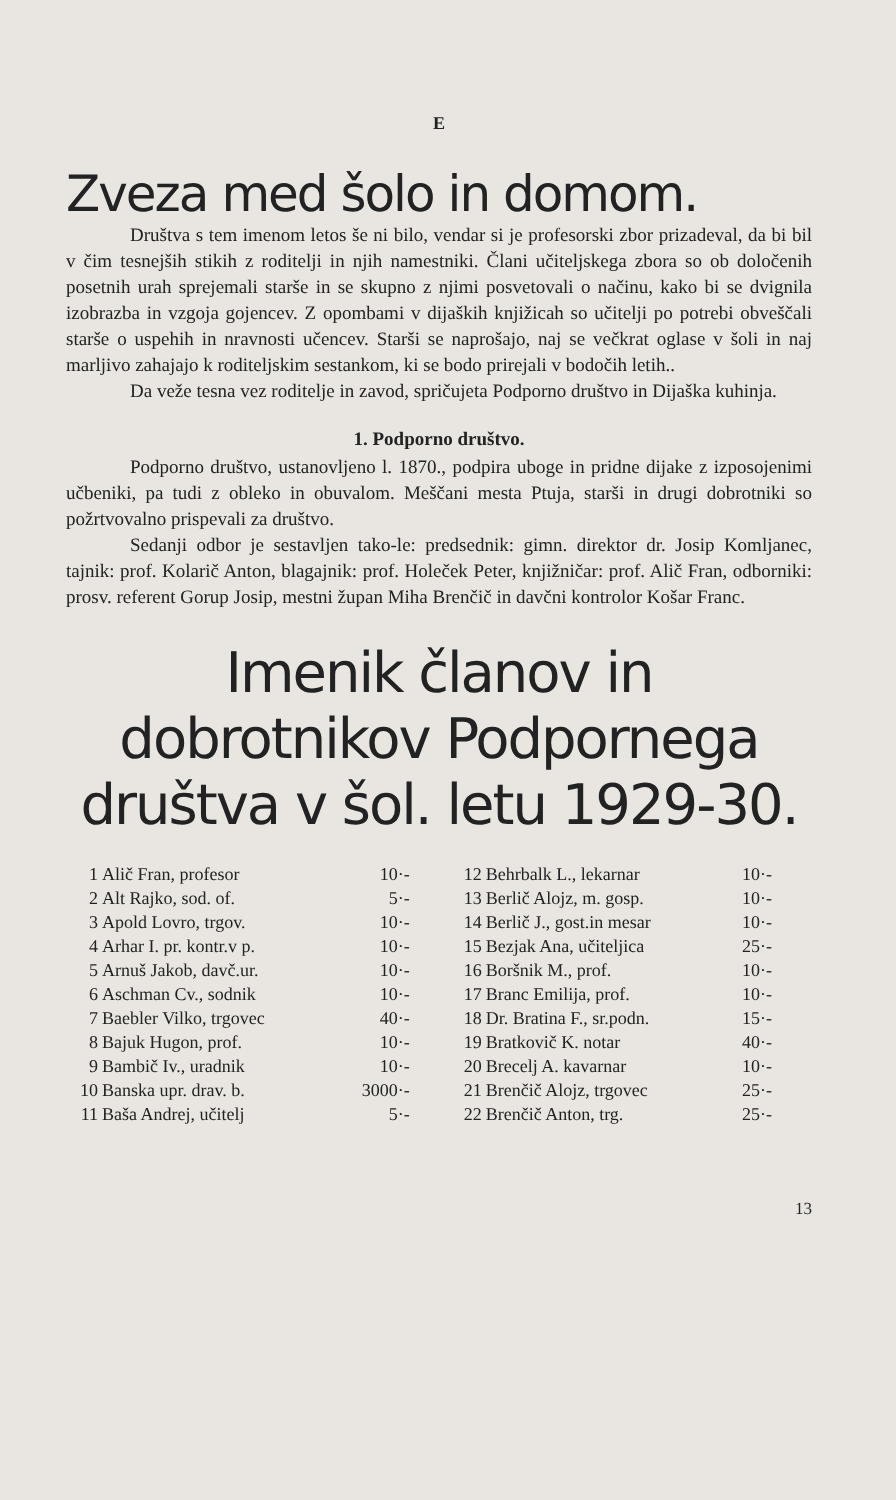E
Zveza med šolo in domom.
Društva s tem imenom letos še ni bilo, vendar si je profesorski zbor prizadeval, da bi bil v čim tesnejših stikih z roditelji in njih namestniki. Člani učiteljskega zbora so ob določenih posetnih urah sprejemali starše in se skupno z njimi posvetovali o načinu, kako bi se dvignila izobrazba in vzgoja gojencev. Z opombami v dijaških knjižicah so učitelji po potrebi obveščali starše o uspehih in nravnosti učencev. Starši se naprošajo, naj se večkrat oglase v šoli in naj marljivo zahajajo k roditeljskim sestankom, ki se bodo prirejali v bodočih letih..
Da veže tesna vez roditelje in zavod, spričujeta Podporno društvo in Dijaška kuhinja.
1. Podporno društvo.
Podporno društvo, ustanovljeno l. 1870., podpira uboge in pridne dijake z izposojenimi učbeniki, pa tudi z obleko in obuvalom. Meščani mesta Ptuja, starši in drugi dobrotniki so požrtvovalno prispevali za društvo.
Sedanji odbor je sestavljen tako-le: predsednik: gimn. direktor dr. Josip Komljanec, tajnik: prof. Kolarič Anton, blagajnik: prof. Holeček Peter, knjižničar: prof. Alič Fran, odborniki: prosv. referent Gorup Josip, mestni župan Miha Brenčič in davčni kontrolor Košar Franc.
Imenik članov in dobrotnikov Podpornega društva v šol. letu 1929-30.
| 1 | Alič Fran, profesor | 10·- | 12 | Behrbalk L., lekarnar | 10·- |
| 2 | Alt Rajko, sod. of. | 5·- | 13 | Berlič Alojz, m. gosp. | 10·- |
| 3 | Apold Lovro, trgov. | 10·- | 14 | Berlič J., gost.in mesar | 10·- |
| 4 | Arhar I. pr. kontr.v p. | 10·- | 15 | Bezjak Ana, učiteljica | 25·- |
| 5 | Arnuš Jakob, davč.ur. | 10·- | 16 | Boršnik M., prof. | 10·- |
| 6 | Aschman Cv., sodnik | 10·- | 17 | Branc Emilija, prof. | 10·- |
| 7 | Baebler Vilko, trgovec | 40·- | 18 | Dr. Bratina F., sr.podn. | 15·- |
| 8 | Bajuk Hugon, prof. | 10·- | 19 | Bratkovič K. notar | 40·- |
| 9 | Bambič Iv., uradnik | 10·- | 20 | Brecelj A. kavarnar | 10·- |
| 10 | Banska upr. drav. b. | 3000·- | 21 | Brenčič Alojz, trgovec | 25·- |
| 11 | Baša Andrej, učitelj | 5·- | 22 | Brenčič Anton, trg. | 25·- |
13